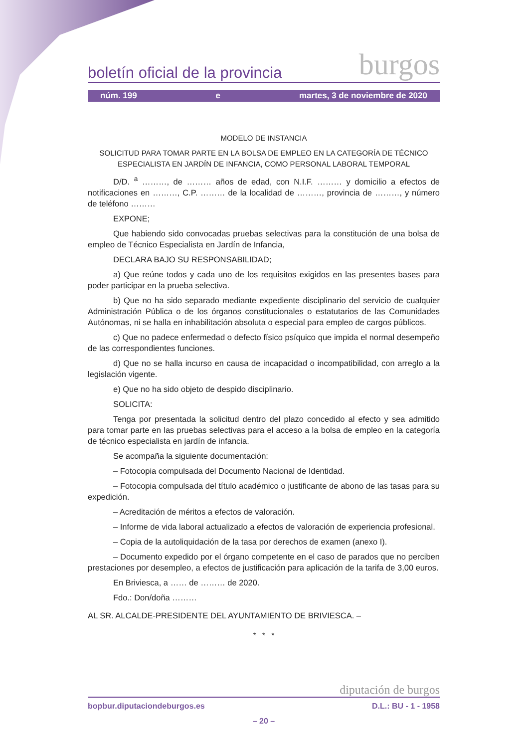boletín oficial de la provincia burgos
núm. 199 e martes, 3 de noviembre de 2020
MODELO DE INSTANCIA
SOLICITUD PARA TOMAR PARTE EN LA BOLSA DE EMPLEO EN LA CATEGORÍA DE TÉCNICO ESPECIALISTA EN JARDÍN DE INFANCIA, COMO PERSONAL LABORAL TEMPORAL
D/D. <sup>a</sup> ………, de ……… años de edad, con N.I.F. ……… y domicilio a efectos de notificaciones en ………, C.P. ……… de la localidad de ………, provincia de ………, y número de teléfono ………
EXPONE;
Que habiendo sido convocadas pruebas selectivas para la constitución de una bolsa de empleo de Técnico Especialista en Jardín de Infancia,
DECLARA BAJO SU RESPONSABILIDAD;
a) Que reúne todos y cada uno de los requisitos exigidos en las presentes bases para poder participar en la prueba selectiva.
b) Que no ha sido separado mediante expediente disciplinario del servicio de cualquier Administración Pública o de los órganos constitucionales o estatutarios de las Comunidades Autónomas, ni se halla en inhabilitación absoluta o especial para empleo de cargos públicos.
c) Que no padece enfermedad o defecto físico psíquico que impida el normal desempeño de las correspondientes funciones.
d) Que no se halla incurso en causa de incapacidad o incompatibilidad, con arreglo a la legislación vigente.
e) Que no ha sido objeto de despido disciplinario.
SOLICITA:
Tenga por presentada la solicitud dentro del plazo concedido al efecto y sea admitido para tomar parte en las pruebas selectivas para el acceso a la bolsa de empleo en la categoría de técnico especialista en jardín de infancia.
Se acompaña la siguiente documentación:
– Fotocopia compulsada del Documento Nacional de Identidad.
– Fotocopia compulsada del título académico o justificante de abono de las tasas para su expedición.
– Acreditación de méritos a efectos de valoración.
– Informe de vida laboral actualizado a efectos de valoración de experiencia profesional.
– Copia de la autoliquidación de la tasa por derechos de examen (anexo I).
– Documento expedido por el órgano competente en el caso de parados que no perciben prestaciones por desempleo, a efectos de justificación para aplicación de la tarifa de 3,00 euros.
En Briviesca, a …… de ……… de 2020.
Fdo.: Don/doña ………
AL SR. ALCALDE-PRESIDENTE DEL AYUNTAMIENTO DE BRIVIESCA. –
* * *
diputación de burgos
bopbur.diputaciondeburgos.es D.L.: BU - 1 - 1958
– 20 –